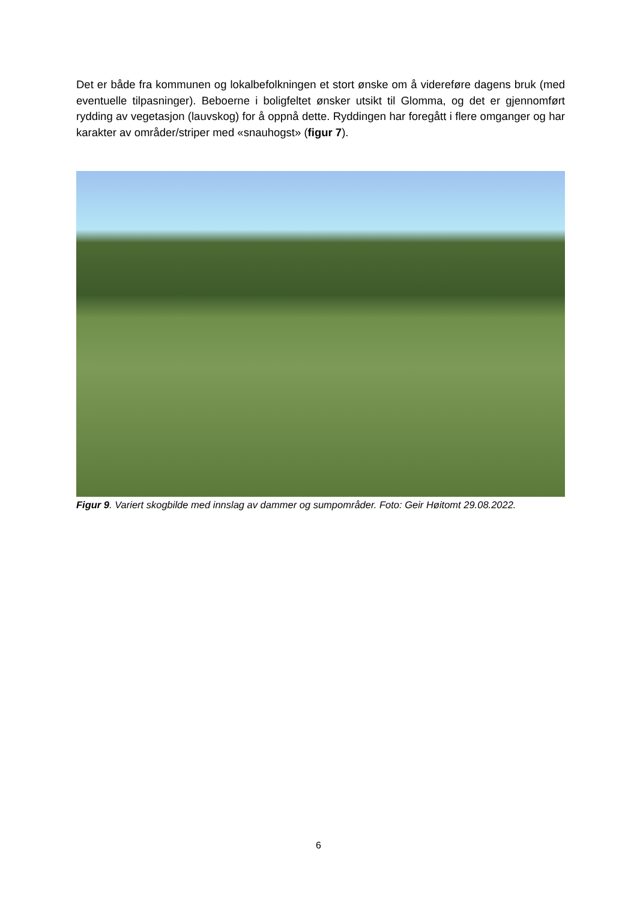Det er både fra kommunen og lokalbefolkningen et stort ønske om å videreføre dagens bruk (med eventuelle tilpasninger). Beboerne i boligfeltet ønsker utsikt til Glomma, og det er gjennomført rydding av vegetasjon (lauvskog) for å oppnå dette. Ryddingen har foregått i flere omganger og har karakter av områder/striper med «snauhogst» (figur 7).
Figur 9. Variert skogbilde med innslag av dammer og sumpområder. Foto: Geir Høitomt 29.08.2022.
6